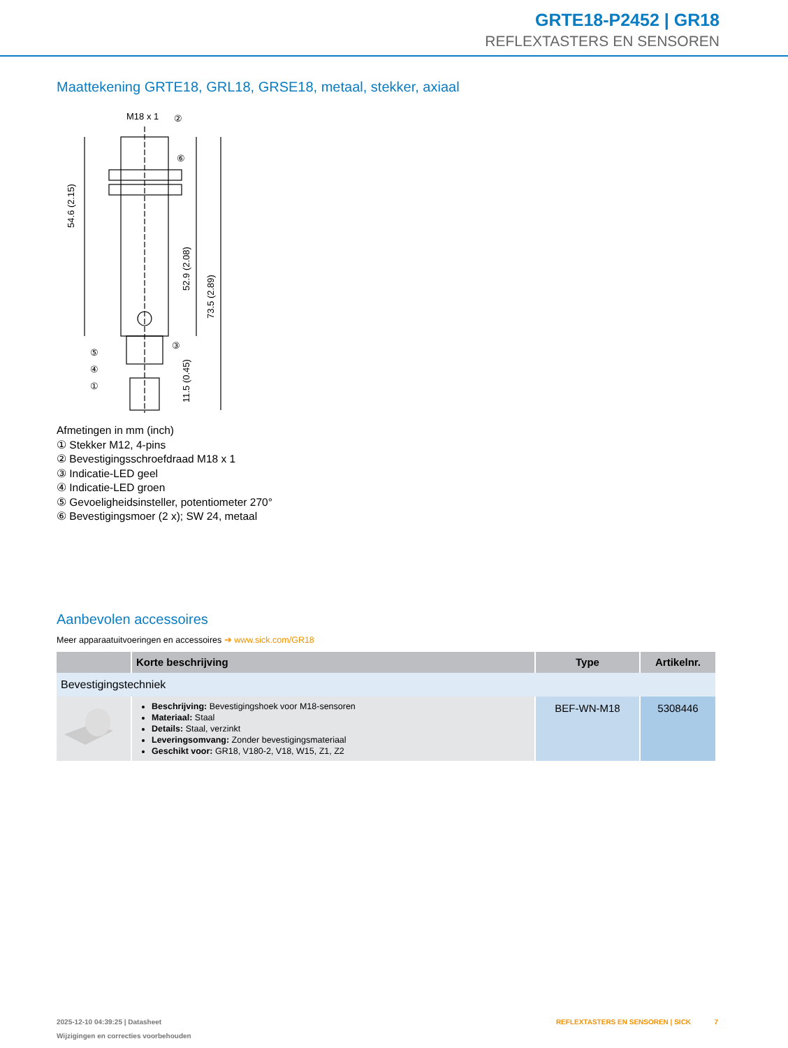GRTE18-P2452 | GR18
REFLEXTASTERS EN SENSOREN
Maattekening GRTE18, GRL18, GRSE18, metaal, stekker, axiaal
M18 x 1
②
⑥
③
⑤
④
①
54.6 (2.15)
52.9 (2.08)
73.5 (2.89)
11.5 (0.45)
Afmetingen in mm (inch)
① Stekker M12, 4-pins
② Bevestigingsschroefdraad M18 x 1
③ Indicatie-LED geel
④ Indicatie-LED groen
⑤ Gevoeligheidsinsteller, potentiometer 270°
⑥ Bevestigingsmoer (2 x); SW 24, metaal
Aanbevolen accessoires
Meer apparaatuitvoeringen en accessoires ➔ www.sick.com/GR18
| | Korte beschrijving | Type | Artikelnr. |
| --- | --- | --- | --- |
| Bevestigingstechniek | | | |
| | Beschrijving: Bevestigingshoek voor M18-sensoren Materiaal: Staal Details: Staal, verzinkt Leveringsomvang: Zonder bevestigingsmateriaal Geschikt voor: GR18, V180-2, V18, W15, Z1, Z2 | BEF-WN-M18 | 5308446 |
2025-12-10 04:39:25 | Datasheet REFLEXTASTERS EN SENSOREN | SICK 7
Wijzigingen en correcties voorbehouden